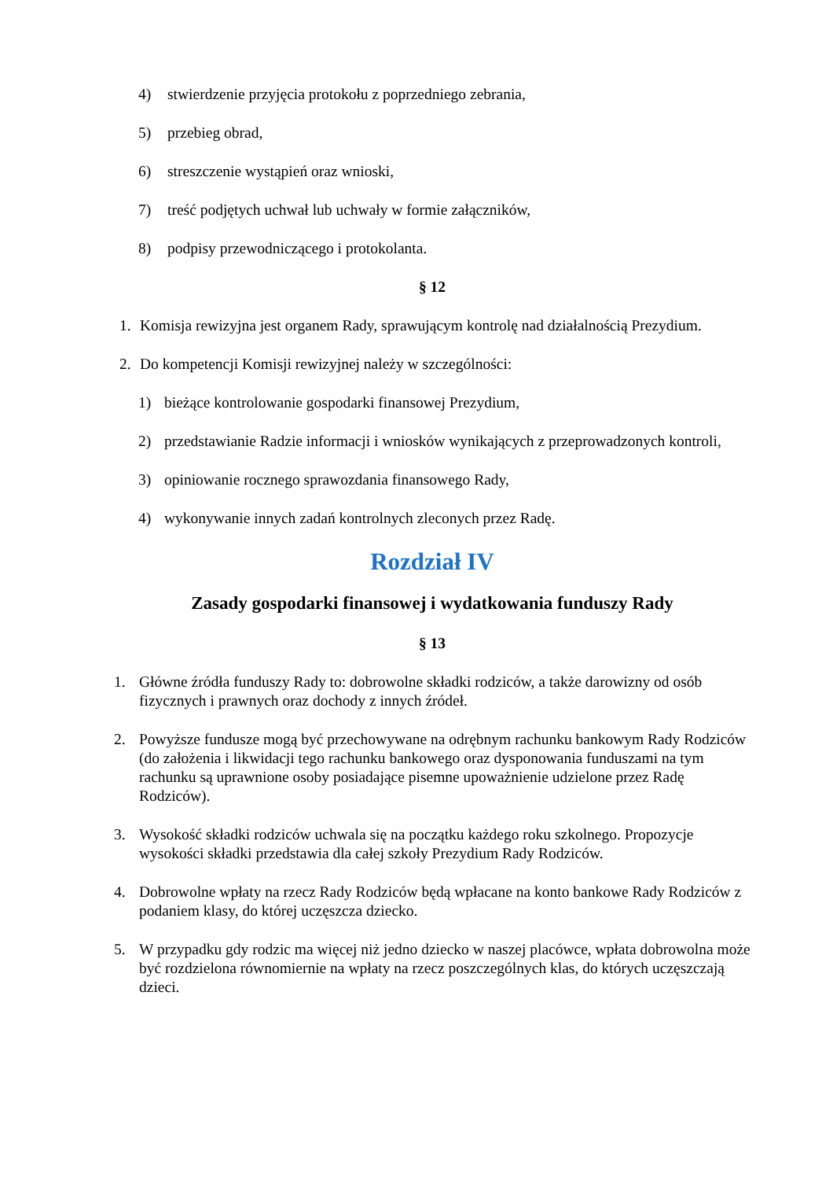4) stwierdzenie przyjęcia protokołu z poprzedniego zebrania,
5) przebieg obrad,
6) streszczenie wystąpień oraz wnioski,
7) treść podjętych uchwał lub uchwały w formie załączników,
8) podpisy przewodniczącego i protokolanta.
§ 12
1. Komisja rewizyjna jest organem Rady, sprawującym kontrolę nad działalnością Prezydium.
2. Do kompetencji Komisji rewizyjnej należy w szczególności:
1) bieżące kontrolowanie gospodarki finansowej Prezydium,
2) przedstawianie Radzie informacji i wniosków wynikających z przeprowadzonych kontroli,
3) opiniowanie rocznego sprawozdania finansowego Rady,
4) wykonywanie innych zadań kontrolnych zleconych przez Radę.
Rozdział IV
Zasady gospodarki finansowej i wydatkowania funduszy Rady
§ 13
1. Główne źródła funduszy Rady to: dobrowolne składki rodziców, a także darowizny od osób fizycznych i prawnych oraz dochody z innych źródeł.
2. Powyższe fundusze mogą być przechowywane na odrębnym rachunku bankowym Rady Rodziców (do założenia i likwidacji tego rachunku bankowego oraz dysponowania funduszami na tym rachunku są uprawnione osoby posiadające pisemne upoważnienie udzielone przez Radę Rodziców).
3. Wysokość składki rodziców uchwala się na początku każdego roku szkolnego. Propozycje wysokości składki przedstawia dla całej szkoły Prezydium Rady Rodziców.
4. Dobrowolne wpłaty na rzecz Rady Rodziców będą wpłacane na konto bankowe Rady Rodziców z podaniem klasy, do której uczęszcza dziecko.
5. W przypadku gdy rodzic ma więcej niż jedno dziecko w naszej placówce, wpłata dobrowolna może być rozdzielona równomiernie na wpłaty na rzecz poszczególnych klas, do których uczęszczają dzieci.